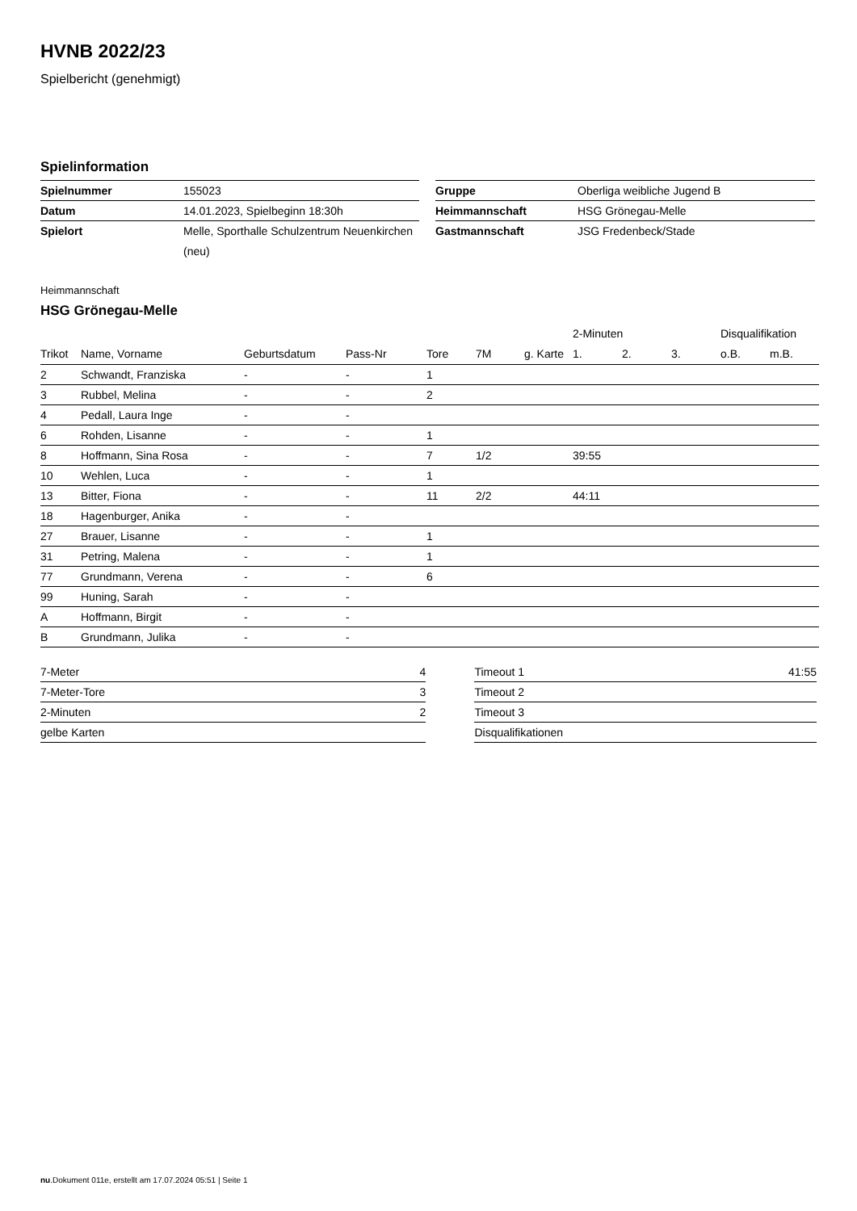HVNB 2022/23
Spielbericht (genehmigt)
Spielinformation
| Spielnummer | 155023 |
| Datum | 14.01.2023, Spielbeginn 18:30h |
| Spielort | Melle, Sporthalle Schulzentrum Neuenkirchen (neu) |
| Gruppe | Oberliga weibliche Jugend B |
| Heimmannschaft | HSG Grönegau-Melle |
| Gastmannschaft | JSG Fredenbeck/Stade |
Heimmannschaft
HSG Grönegau-Melle
| | | | | | | | 2-Minuten | | | Disqualifikation | |
| --- | --- | --- | --- | --- | --- | --- | --- | --- | --- | --- | --- |
| Trikot | Name, Vorname | Geburtsdatum | Pass-Nr | Tore | 7M | g. Karte | 1. | 2. | 3. | o.B. | m.B. |
| 2 | Schwandt, Franziska | - | - | 1 | | | | | | | |
| 3 | Rubbel, Melina | - | - | 2 | | | | | | | |
| 4 | Pedall, Laura Inge | - | - | | | | | | | | |
| 6 | Rohden, Lisanne | - | - | 1 | | | | | | | |
| 8 | Hoffmann, Sina Rosa | - | - | 7 | 1/2 | | 39:55 | | | | |
| 10 | Wehlen, Luca | - | - | 1 | | | | | | | |
| 13 | Bitter, Fiona | - | - | 11 | 2/2 | | 44:11 | | | | |
| 18 | Hagenburger, Anika | - | - | | | | | | | | |
| 27 | Brauer, Lisanne | - | - | 1 | | | | | | | |
| 31 | Petring, Malena | - | - | 1 | | | | | | | |
| 77 | Grundmann, Verena | - | - | 6 | | | | | | | |
| 99 | Huning, Sarah | - | - | | | | | | | | |
| A | Hoffmann, Birgit | - | - | | | | | | | | |
| B | Grundmann, Julika | - | - | | | | | | | | |
| 7-Meter | 4 |
| 7-Meter-Tore | 3 |
| 2-Minuten | 2 |
| gelbe Karten | |
| Timeout 1 | 41:55 |
| Timeout 2 | |
| Timeout 3 | |
| Disqualifikationen | |
nu.Dokument 011e, erstellt am 17.07.2024 05:51 | Seite 1